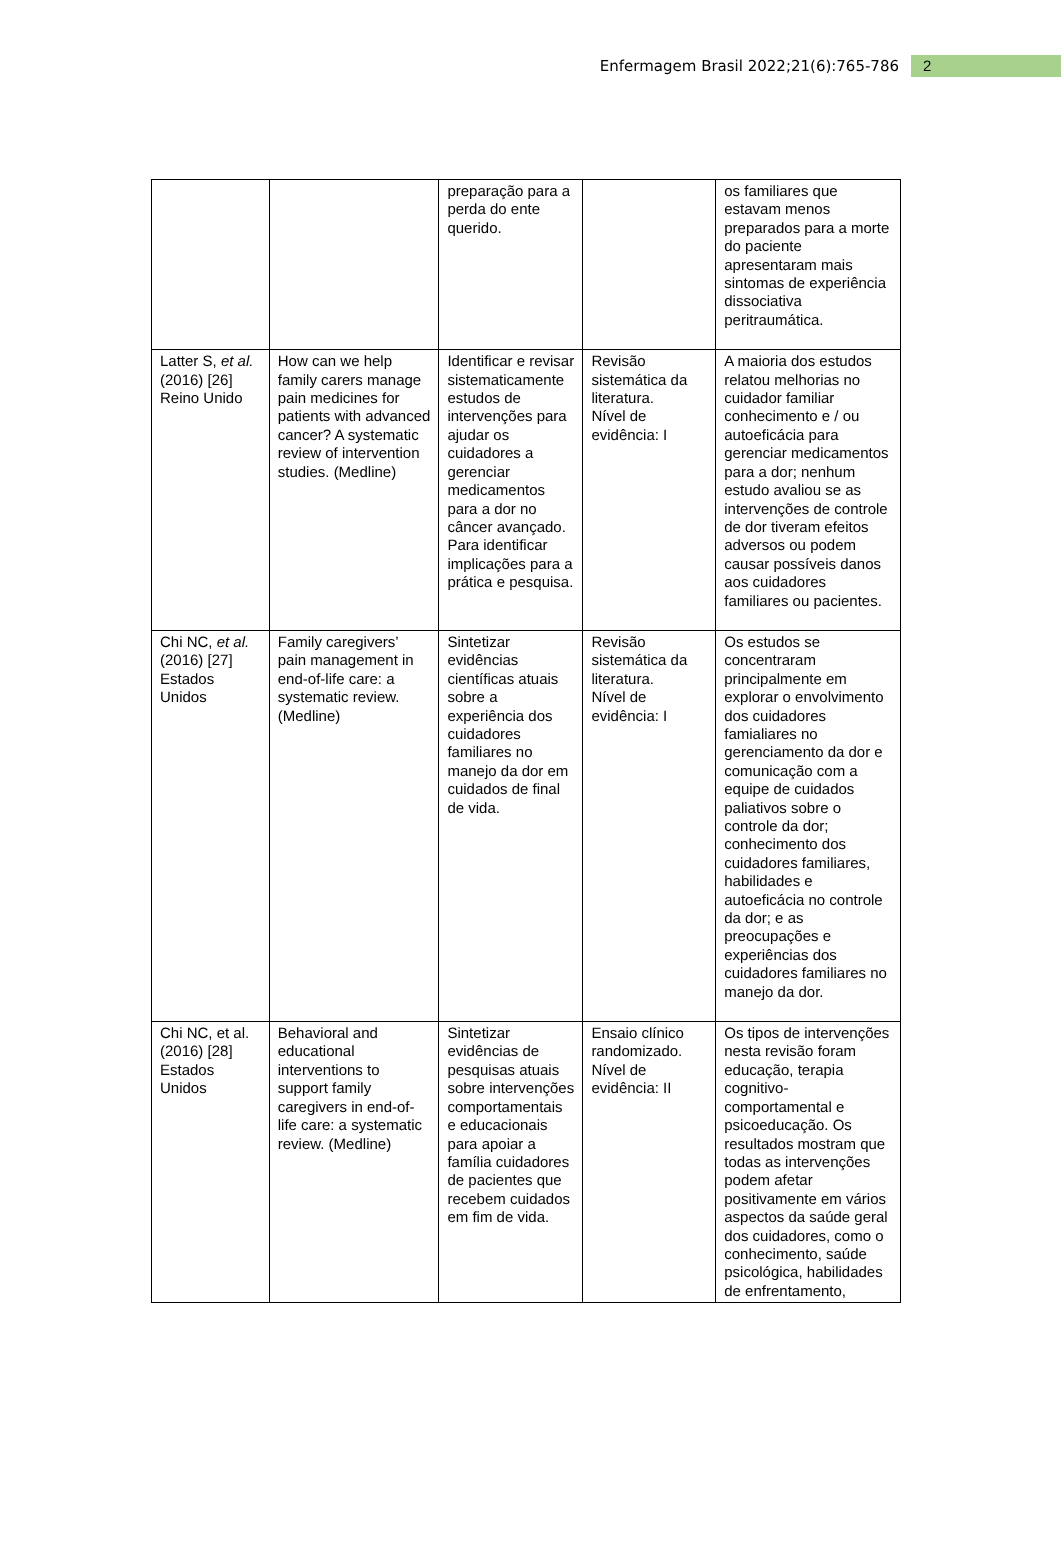Enfermagem Brasil 2022;21(6):765-786 2
| | | preparação para a perda do ente querido. | | os familiares que estavam menos preparados para a morte do paciente apresentaram mais sintomas de experiência dissociativa peritraumática. |
| Latter S, et al. (2016) [26] Reino Unido | How can we help family carers manage pain medicines for patients with advanced cancer? A systematic review of intervention studies. (Medline) | Identificar e revisar sistematicamente estudos de intervenções para ajudar os cuidadores a gerenciar medicamentos para a dor no câncer avançado. Para identificar implicações para a prática e pesquisa. | Revisão sistemática da literatura. Nível de evidência: I | A maioria dos estudos relatou melhorias no cuidador familiar conhecimento e / ou autoeficácia para gerenciar medicamentos para a dor; nenhum estudo avaliou se as intervenções de controle de dor tiveram efeitos adversos ou podem causar possíveis danos aos cuidadores familiares ou pacientes. |
| Chi NC, et al. (2016) [27] Estados Unidos | Family caregivers’ pain management in end-of-life care: a systematic review. (Medline) | Sintetizar evidências científicas atuais sobre a experiência dos cuidadores familiares no manejo da dor em cuidados de final de vida. | Revisão sistemática da literatura. Nível de evidência: I | Os estudos se concentraram principalmente em explorar o envolvimento dos cuidadores famialiares no gerenciamento da dor e comunicação com a equipe de cuidados paliativos sobre o controle da dor; conhecimento dos cuidadores familiares, habilidades e autoeficácia no controle da dor; e as preocupações e experiências dos cuidadores familiares no manejo da dor. |
| Chi NC, et al. (2016) [28] Estados Unidos | Behavioral and educational interventions to support family caregivers in end-of-life care: a systematic review. (Medline) | Sintetizar evidências de pesquisas atuais sobre intervenções comportamentais e educacionais para apoiar a família cuidadores de pacientes que recebem cuidados em fim de vida. | Ensaio clínico randomizado. Nível de evidência: II | Os tipos de intervenções nesta revisão foram educação, terapia cognitivo-comportamental e psicoeducação. Os resultados mostram que todas as intervenções podem afetar positivamente em vários aspectos da saúde geral dos cuidadores, como o conhecimento, saúde psicológica, habilidades de enfrentamento, |